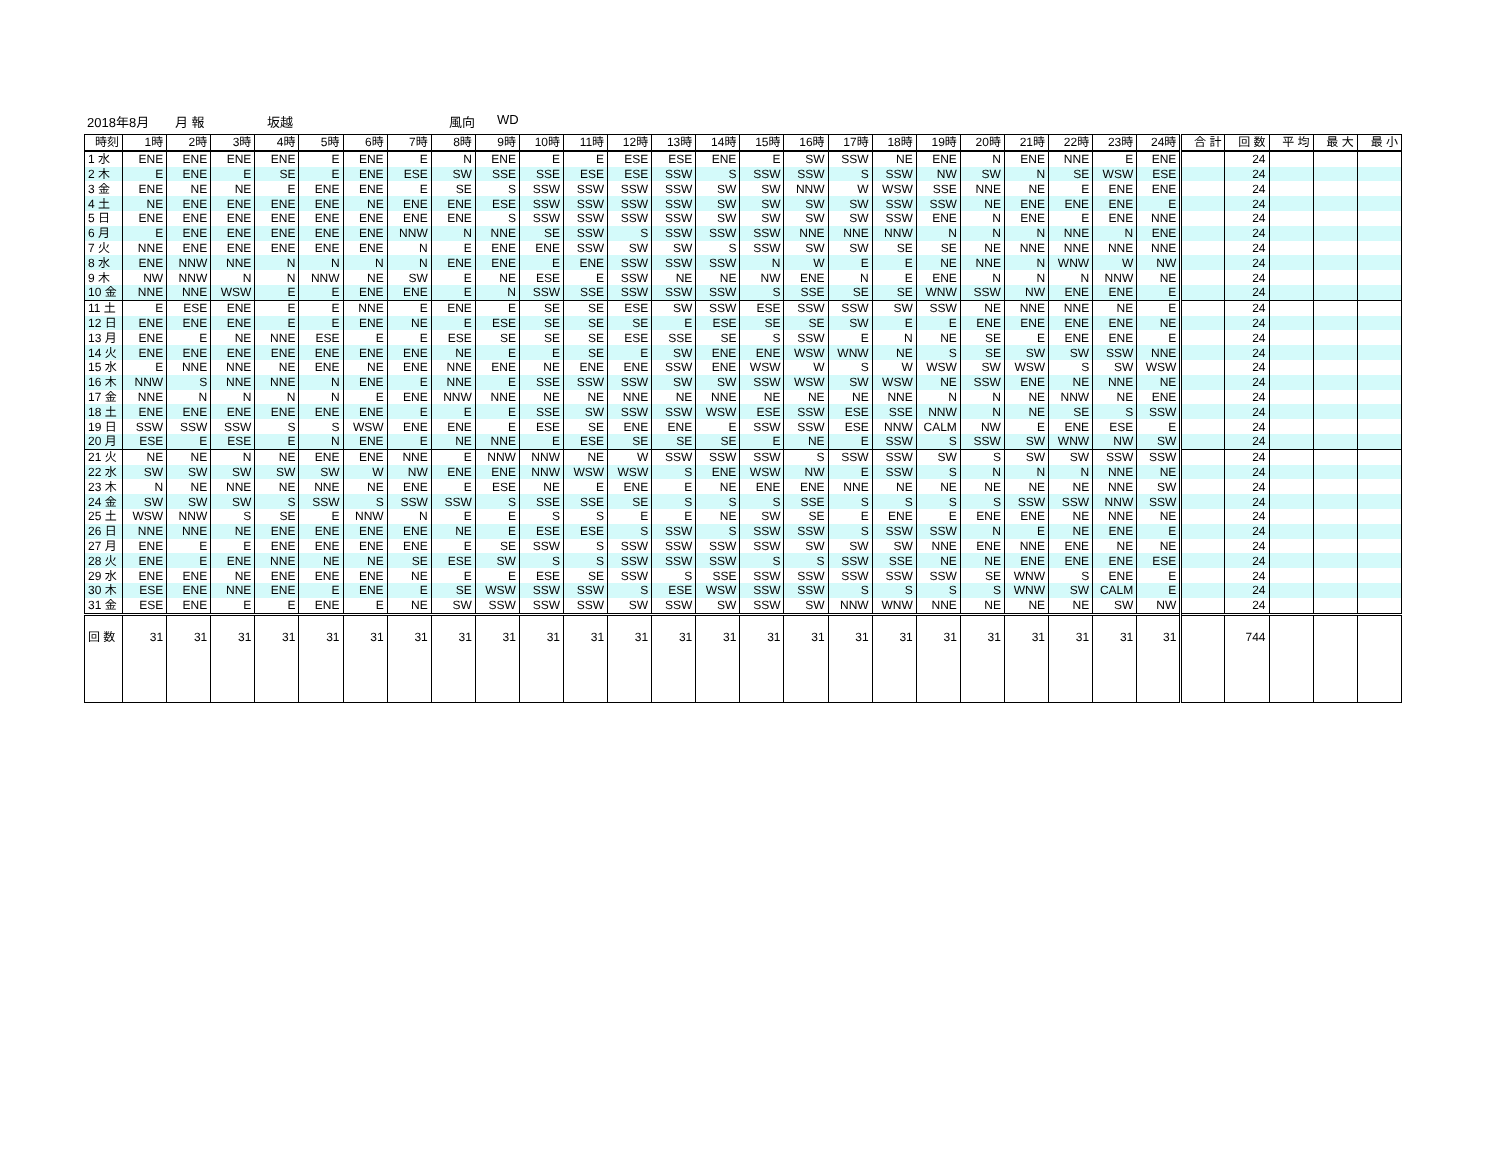2018年8月 月 報 坂越 風向 WD
| 時刻 | 1時 | 2時 | 3時 | 4時 | 5時 | 6時 | 7時 | 8時 | 9時 | 10時 | 11時 | 12時 | 13時 | 14時 | 15時 | 16時 | 17時 | 18時 | 19時 | 20時 | 21時 | 22時 | 23時 | 24時 | 合 計 | 回 数 | 平 均 | 最 大 | 最 小 |
| --- | --- | --- | --- | --- | --- | --- | --- | --- | --- | --- | --- | --- | --- | --- | --- | --- | --- | --- | --- | --- | --- | --- | --- | --- | --- | --- | --- | --- | --- |
| 1 水 | ENE | ENE | ENE | ENE | E | ENE | E | N | ENE | E | E | ESE | ESE | ENE | E | SW | SSW | NE | ENE | N | ENE | NNE | E | ENE | | 24 | | | |
| 2 木 | E | ENE | E | SE | E | ENE | ESE | SW | SSE | SSE | ESE | ESE | SSW | S | SSW | SSW | S | SSW | NW | SW | N | SE | WSW | ESE | | 24 | | | |
| 3 金 | ENE | NE | NE | E | ENE | ENE | E | SE | S | SSW | SSW | SSW | SSW | SW | SW | NNW | W | WSW | SSE | NNE | NE | E | ENE | ENE | | 24 | | | |
| 4 土 | NE | ENE | ENE | ENE | ENE | NE | ENE | ENE | ESE | SSW | SSW | SSW | SSW | SW | SW | SW | SW | SSW | SSW | NE | ENE | ENE | ENE | E | | 24 | | | |
| 5 日 | ENE | ENE | ENE | ENE | ENE | ENE | ENE | ENE | S | SSW | SSW | SSW | SSW | SW | SW | SW | SW | SSW | ENE | N | ENE | E | ENE | NNE | | 24 | | | |
| 6 月 | E | ENE | ENE | ENE | ENE | ENE | NNW | N | NNE | SE | SSW | S | SSW | SSW | SSW | NNE | NNE | NNW | N | N | N | NNE | N | ENE | | 24 | | | |
| 7 火 | NNE | ENE | ENE | ENE | ENE | ENE | N | E | ENE | ENE | SSW | SW | SW | S | SSW | SW | SW | SE | SE | NE | NNE | NNE | NNE | NNE | | 24 | | | |
| 8 水 | ENE | NNW | NNE | N | N | N | N | ENE | ENE | E | ENE | SSW | SSW | SSW | N | W | E | E | NE | NNE | N | WNW | W | NW | | 24 | | | |
| 9 木 | NW | NNW | N | N | NNW | NE | SW | E | NE | ESE | E | SSW | NE | NE | NW | ENE | N | E | ENE | N | N | N | NNW | NE | | 24 | | | |
| 10 金 | NNE | NNE | WSW | E | E | ENE | ENE | E | N | SSW | SSE | SSW | SSW | SSW | S | SSE | SE | SE | WNW | SSW | NW | ENE | ENE | E | | 24 | | | |
| 11 土 | E | ESE | ENE | E | E | NNE | E | ENE | E | SE | SE | ESE | SW | SSW | ESE | SSW | SSW | SW | SSW | NE | NNE | NNE | NE | E | | 24 | | | |
| 12 日 | ENE | ENE | ENE | E | E | ENE | NE | E | ESE | SE | SE | SE | E | ESE | SE | SE | SW | E | E | ENE | ENE | ENE | ENE | NE | | 24 | | | |
| 13 月 | ENE | E | NE | NNE | ESE | E | E | ESE | SE | SE | SE | ESE | SSE | SE | S | SSW | E | N | NE | SE | E | ENE | ENE | E | | 24 | | | |
| 14 火 | ENE | ENE | ENE | ENE | ENE | ENE | ENE | NE | E | E | SE | E | SW | ENE | ENE | WSW | WNW | NE | S | SE | SW | SW | SSW | NNE | | 24 | | | |
| 15 水 | E | NNE | NNE | NE | ENE | NE | ENE | NNE | ENE | NE | ENE | ENE | SSW | ENE | WSW | W | S | W | WSW | SW | WSW | S | SW | WSW | | 24 | | | |
| 16 木 | NNW | S | NNE | NNE | N | ENE | E | NNE | E | SSE | SSW | SSW | SW | SW | SSW | WSW | SW | WSW | NE | SSW | ENE | NE | NNE | NE | | 24 | | | |
| 17 金 | NNE | N | N | N | N | E | ENE | NNW | NNE | NE | NE | NNE | NE | NNE | NE | NE | NE | NNE | N | N | NE | NNW | NE | ENE | | 24 | | | |
| 18 土 | ENE | ENE | ENE | ENE | ENE | ENE | E | E | E | SSE | SW | SSW | SSW | WSW | ESE | SSW | ESE | SSE | NNW | N | NE | SE | S | SSW | | 24 | | | |
| 19 日 | SSW | SSW | SSW | S | S | WSW | ENE | ENE | E | ESE | SE | ENE | ENE | E | SSW | SSW | ESE | NNW | CALM | NW | E | ENE | ESE | E | | 24 | | | |
| 20 月 | ESE | E | ESE | E | N | ENE | E | NE | NNE | E | ESE | SE | SE | SE | E | NE | E | SSW | S | SSW | SW | WNW | NW | SW | | 24 | | | |
| 21 火 | NE | NE | N | NE | ENE | ENE | NNE | E | NNW | NNW | NE | W | SSW | SSW | SSW | S | SSW | SSW | SW | S | SW | SW | SSW | SSW | | 24 | | | |
| 22 水 | SW | SW | SW | SW | SW | W | NW | ENE | ENE | NNW | WSW | WSW | S | ENE | WSW | NW | E | SSW | S | N | N | N | NNE | NE | | 24 | | | |
| 23 木 | N | NE | NNE | NE | NNE | NE | ENE | E | ESE | NE | E | ENE | E | NE | ENE | ENE | NNE | NE | NE | NE | NE | NE | NNE | SW | | 24 | | | |
| 24 金 | SW | SW | SW | S | SSW | S | SSW | SSW | S | SSE | SSE | SE | S | S | S | SSE | S | S | S | S | SSW | SSW | NNW | SSW | | 24 | | | |
| 25 土 | WSW | NNW | S | SE | E | NNW | N | E | E | S | S | E | E | NE | SW | SE | E | ENE | E | ENE | ENE | NE | NNE | NE | | 24 | | | |
| 26 日 | NNE | NNE | NE | ENE | ENE | ENE | ENE | NE | E | ESE | ESE | S | SSW | S | SSW | SSW | S | SSW | SSW | N | E | NE | ENE | E | | 24 | | | |
| 27 月 | ENE | E | E | ENE | ENE | ENE | ENE | E | SE | SSW | S | SSW | SSW | SSW | SSW | SW | SW | SW | NNE | ENE | NNE | ENE | NE | NE | | 24 | | | |
| 28 火 | ENE | E | ENE | NNE | NE | NE | SE | ESE | SW | S | S | SSW | SSW | SSW | S | S | SSW | SSE | NE | NE | ENE | ENE | ENE | ESE | | 24 | | | |
| 29 水 | ENE | ENE | NE | ENE | ENE | ENE | NE | E | E | ESE | SE | SSW | S | SSE | SSW | SSW | SSW | SSW | SSW | SE | WNW | S | ENE | E | | 24 | | | |
| 30 木 | ESE | ENE | NNE | ENE | E | ENE | E | SE | WSW | SSW | SSW | S | ESE | WSW | SSW | SSW | S | S | S | S | WNW | SW | CALM | E | | 24 | | | |
| 31 金 | ESE | ENE | E | E | ENE | E | NE | SW | SSW | SSW | SSW | SW | SSW | SW | SSW | SW | NNW | WNW | NNE | NE | NE | NE | SW | NW | | 24 | | | |
| 回 数 | 31 | 31 | 31 | 31 | 31 | 31 | 31 | 31 | 31 | 31 | 31 | 31 | 31 | 31 | 31 | 31 | 31 | 31 | 31 | 31 | 31 | 31 | 31 | 31 | | 744 | | | |